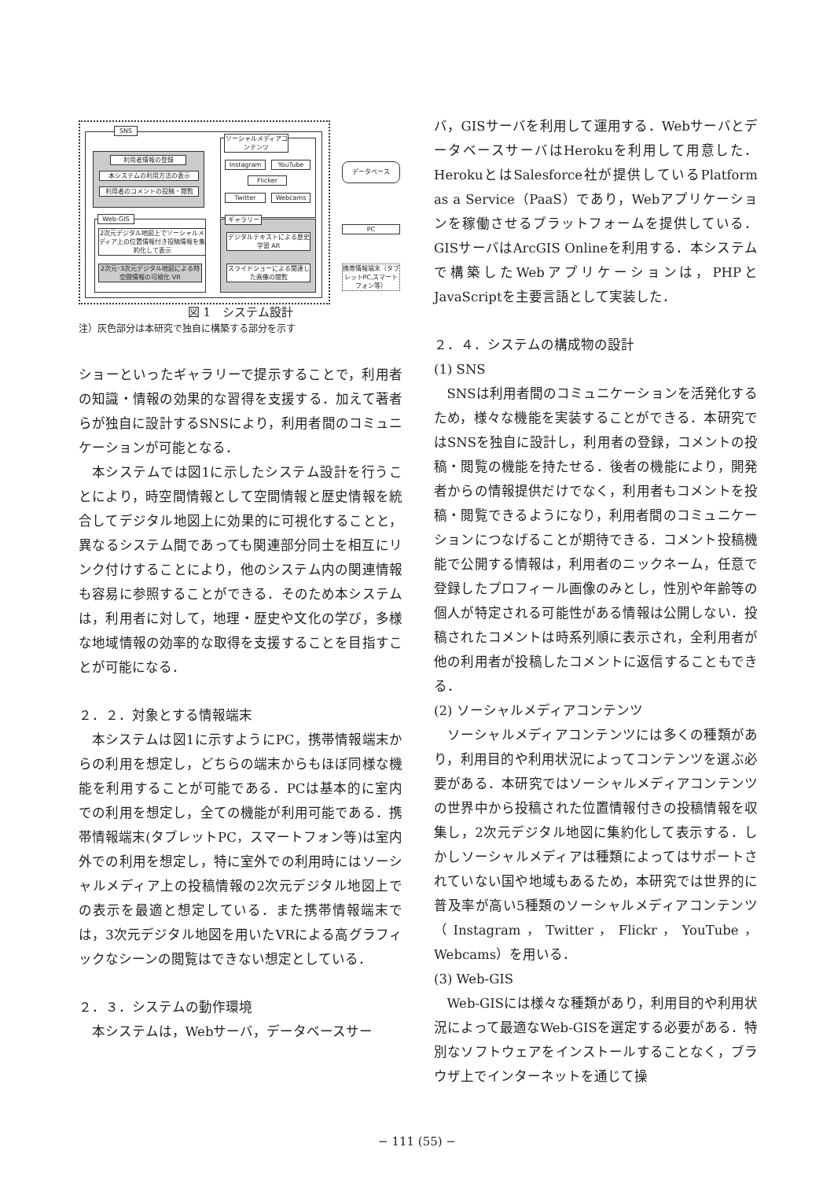SNS
利用者情報の登録
本システムの利用方法の表示
利用者のコメントの投稿・閲覧
ソーシャルメディアコンテンツ
Instagram YouTube
Flicker
Twitter Webcams
データベース
Web-GIS
2次元デジタル地図上でソーシャルメディア上の位置情報付き投稿情報を集約化して表示
2次元･3次元デジタル地図による時空間情報の可視化 VR
ギャラリー
デジタルテキストによる歴史学習 AR
スライドショーによる関連した画像の閲覧
PC
携帯情報端末（タブレットPC,スマートフォン等）
図 1　システム設計
注）灰色部分は本研究で独自に構築する部分を示す
ショーといったギャラリーで提示することで，利用者の知識・情報の効果的な習得を支援する．加えて著者らが独自に設計するSNSにより，利用者間のコミュニケーションが可能となる．
本システムでは図1に示したシステム設計を行うことにより，時空間情報として空間情報と歴史情報を統合してデジタル地図上に効果的に可視化することと，異なるシステム間であっても関連部分同士を相互にリンク付けすることにより，他のシステム内の関連情報も容易に参照することができる．そのため本システムは，利用者に対して，地理・歴史や文化の学び，多様な地域情報の効率的な取得を支援することを目指すことが可能になる．
２．２．対象とする情報端末
本システムは図1に示すようにPC，携帯情報端末からの利用を想定し，どちらの端末からもほぼ同様な機能を利用することが可能である．PCは基本的に室内での利用を想定し，全ての機能が利用可能である．携帯情報端末(タブレットPC，スマートフォン等)は室内外での利用を想定し，特に室外での利用時にはソーシャルメディア上の投稿情報の2次元デジタル地図上での表示を最適と想定している．また携帯情報端末では，3次元デジタル地図を用いたVRによる高グラフィックなシーンの閲覧はできない想定としている．
２．３．システムの動作環境
本システムは，Webサーバ，データベースサー
バ，GISサーバを利用して運用する．WebサーバとデータベースサーバはHerokuを利用して用意した．HerokuとはSalesforce社が提供しているPlatform as a Service（PaaS）であり，Webアプリケーションを稼働させるプラットフォームを提供している．GISサーバはArcGIS Onlineを利用する．本システムで構築したWebアプリケーションは，PHPとJavaScriptを主要言語として実装した．
２．４．システムの構成物の設計
(1) SNS
SNSは利用者間のコミュニケーションを活発化するため，様々な機能を実装することができる．本研究ではSNSを独自に設計し，利用者の登録，コメントの投稿・閲覧の機能を持たせる．後者の機能により，開発者からの情報提供だけでなく，利用者もコメントを投稿・閲覧できるようになり，利用者間のコミュニケーションにつなげることが期待できる．コメント投稿機能で公開する情報は，利用者のニックネーム，任意で登録したプロフィール画像のみとし，性別や年齢等の個人が特定される可能性がある情報は公開しない．投稿されたコメントは時系列順に表示され，全利用者が他の利用者が投稿したコメントに返信することもできる．
(2) ソーシャルメディアコンテンツ
ソーシャルメディアコンテンツには多くの種類があり，利用目的や利用状況によってコンテンツを選ぶ必要がある．本研究ではソーシャルメディアコンテンツの世界中から投稿された位置情報付きの投稿情報を収集し，2次元デジタル地図に集約化して表示する．しかしソーシャルメディアは種類によってはサポートされていない国や地域もあるため，本研究では世界的に普及率が高い5種類のソーシャルメディアコンテンツ（Instagram，Twitter，Flickr，YouTube，Webcams）を用いる．
(3) Web-GIS
Web-GISには様々な種類があり，利用目的や利用状況によって最適なWeb-GISを選定する必要がある．特別なソフトウェアをインストールすることなく，ブラウザ上でインターネットを通じて操
− 111 (55) −